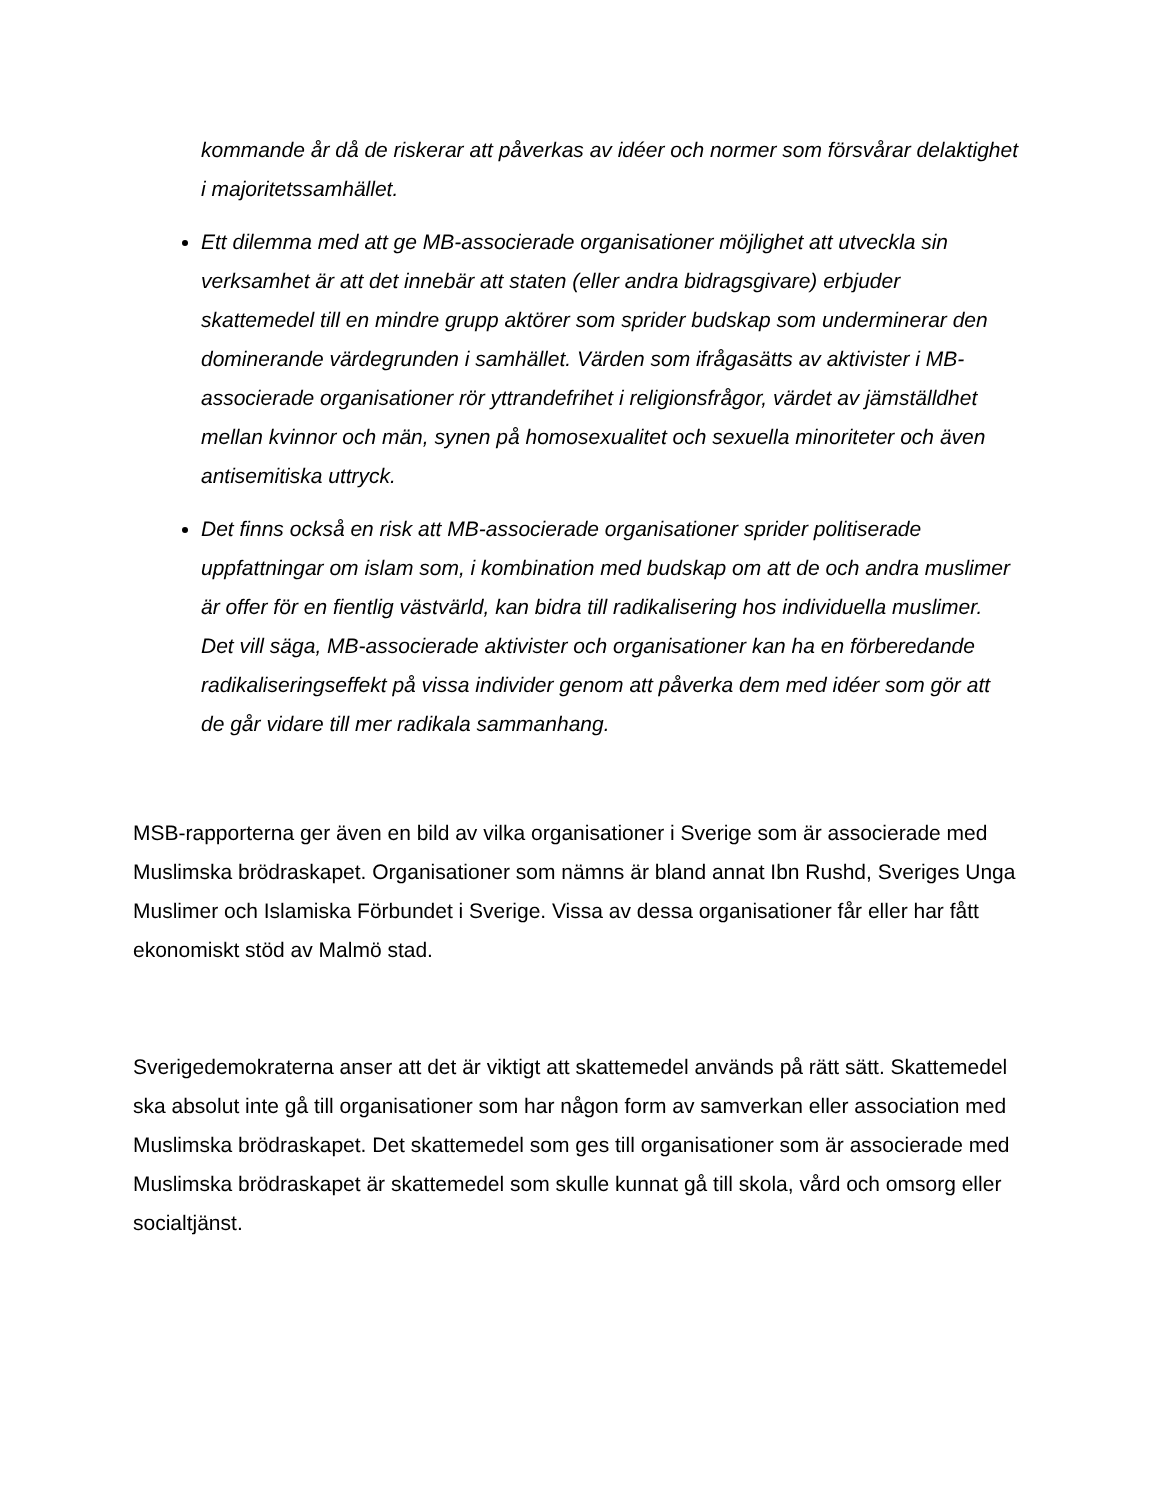kommande år då de riskerar att påverkas av idéer och normer som försvårar delaktighet i majoritetssamhället.
Ett dilemma med att ge MB-associerade organisationer möjlighet att utveckla sin verksamhet är att det innebär att staten (eller andra bidragsgivare) erbjuder skattemedel till en mindre grupp aktörer som sprider budskap som underminerar den dominerande värdegrunden i samhället. Värden som ifrågasätts av aktivister i MB-associerade organisationer rör yttrandefrihet i religionsfrågor, värdet av jämställdhet mellan kvinnor och män, synen på homosexualitet och sexuella minoriteter och även antisemitiska uttryck.
Det finns också en risk att MB-associerade organisationer sprider politiserade uppfattningar om islam som, i kombination med budskap om att de och andra muslimer är offer för en fientlig västvärld, kan bidra till radikalisering hos individuella muslimer. Det vill säga, MB-associerade aktivister och organisationer kan ha en förberedande radikaliseringseffekt på vissa individer genom att påverka dem med idéer som gör att de går vidare till mer radikala sammanhang.
MSB-rapporterna ger även en bild av vilka organisationer i Sverige som är associerade med Muslimska brödraskapet. Organisationer som nämns är bland annat Ibn Rushd, Sveriges Unga Muslimer och Islamiska Förbundet i Sverige. Vissa av dessa organisationer får eller har fått ekonomiskt stöd av Malmö stad.
Sverigedemokraterna anser att det är viktigt att skattemedel används på rätt sätt. Skattemedel ska absolut inte gå till organisationer som har någon form av samverkan eller association med Muslimska brödraskapet. Det skattemedel som ges till organisationer som är associerade med Muslimska brödraskapet är skattemedel som skulle kunnat gå till skola, vård och omsorg eller socialtjänst.